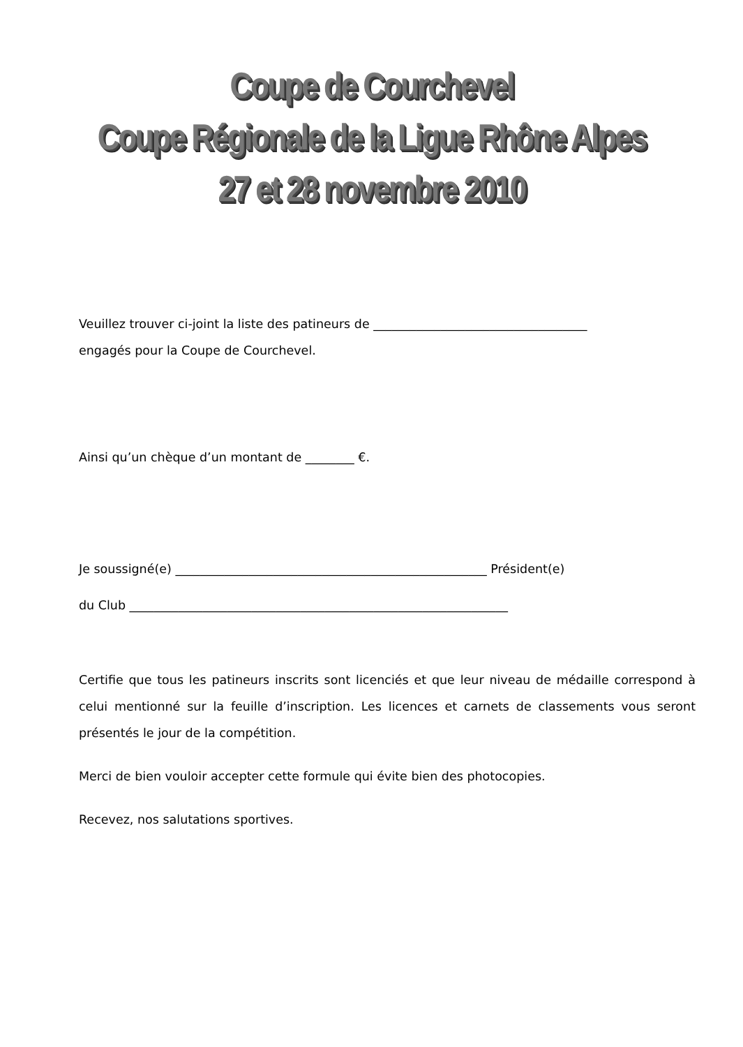Coupe de Courchevel
Coupe Régionale de la Ligue Rhône Alpes
27 et 28 novembre 2010
Veuillez trouver ci-joint la liste des patineurs de ___________________________________
engagés pour la Coupe de Courchevel.
Ainsi qu’un chèque d’un montant de ________ €.
Je soussigné(e) ___________________________________________________ Président(e)
du Club ______________________________________________________________
Certifie que tous les patineurs inscrits sont licenciés et que leur niveau de médaille correspond à celui mentionné sur la feuille d’inscription. Les licences et carnets de classements vous seront présentés le jour de la compétition.
Merci de bien vouloir accepter cette formule qui évite bien des photocopies.
Recevez, nos salutations sportives.